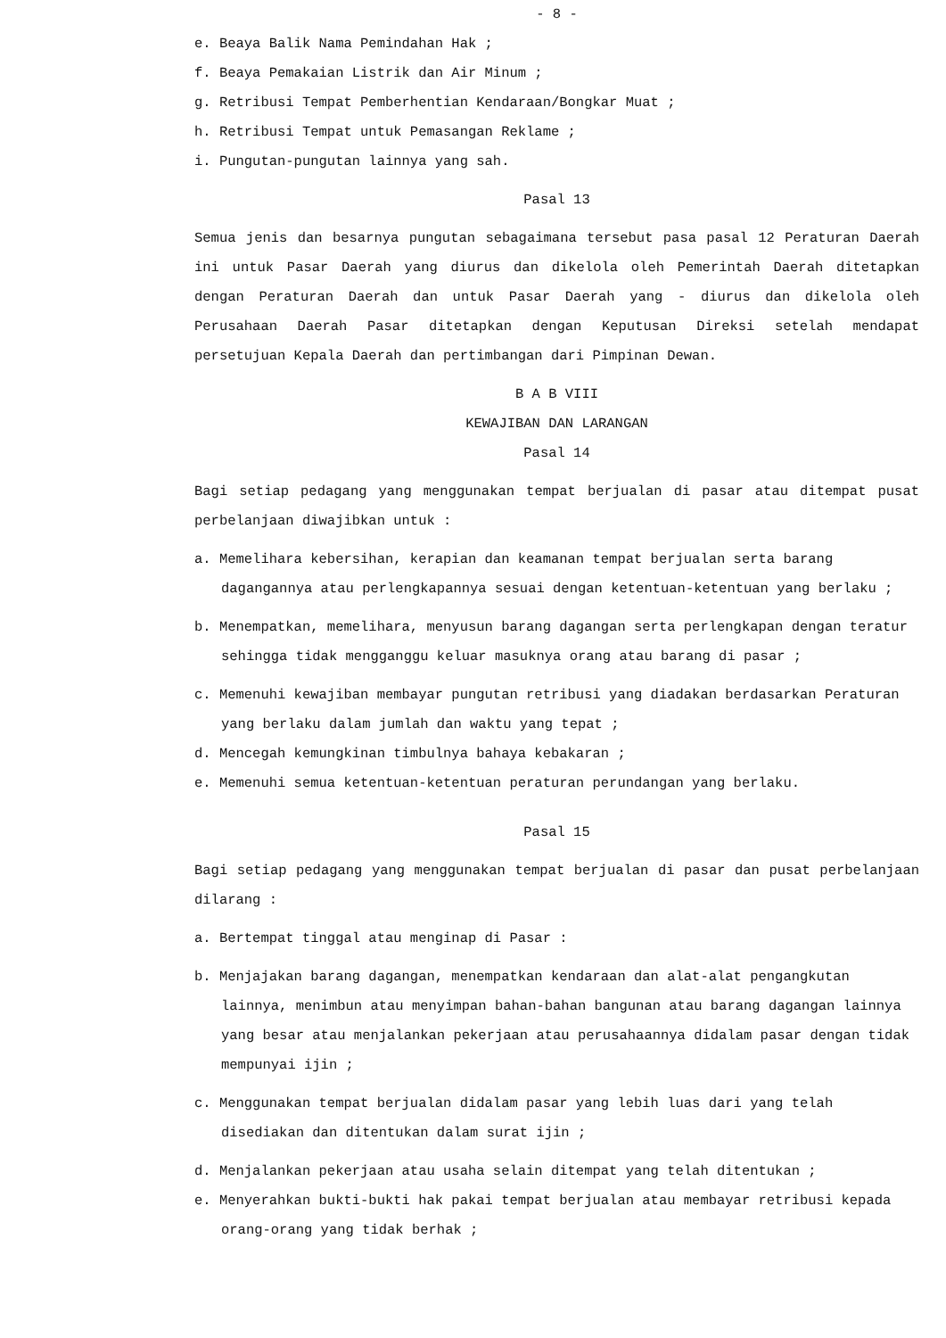- 8 -
e. Beaya Balik Nama Pemindahan Hak ;
f. Beaya Pemakaian Listrik dan Air Minum ;
g. Retribusi Tempat Pemberhentian Kendaraan/Bongkar Muat ;
h. Retribusi Tempat untuk Pemasangan Reklame ;
i. Pungutan-pungutan lainnya yang sah.
Pasal 13
Semua jenis dan besarnya pungutan sebagaimana tersebut pasa pasal 12 Peraturan Daerah ini untuk Pasar Daerah yang diurus dan dikelola oleh Pemerintah Daerah ditetapkan dengan Peraturan Daerah dan untuk Pasar Daerah yang - diurus dan dikelola oleh Perusahaan Daerah Pasar ditetapkan dengan Keputusan Direksi setelah mendapat persetujuan Kepala Daerah dan pertimbangan dari Pimpinan Dewan.
B A B VIII
KEWAJIBAN DAN LARANGAN
Pasal 14
Bagi setiap pedagang yang menggunakan tempat berjualan di pasar atau ditempat pusat perbelanjaan diwajibkan untuk :
a. Memelihara kebersihan, kerapian dan keamanan tempat berjualan serta barang dagangannya atau perlengkapannya sesuai dengan ketentuan-ketentuan yang berlaku ;
b. Menempatkan, memelihara, menyusun barang dagangan serta perlengkapan dengan teratur sehingga tidak mengganggu keluar masuknya orang atau barang di pasar ;
c. Memenuhi kewajiban membayar pungutan retribusi yang diadakan berdasarkan Peraturan yang berlaku dalam jumlah dan waktu yang tepat ;
d. Mencegah kemungkinan timbulnya bahaya kebakaran ;
e. Memenuhi semua ketentuan-ketentuan peraturan perundangan yang berlaku.
Pasal 15
Bagi setiap pedagang yang menggunakan tempat berjualan di pasar dan pusat perbelanjaan dilarang :
a. Bertempat tinggal atau menginap di Pasar :
b. Menjajakan barang dagangan, menempatkan kendaraan dan alat-alat pengangkutan lainnya, menimbun atau menyimpan bahan-bahan bangunan atau barang dagangan lainnya yang besar atau menjalankan pekerjaan atau perusahaannya didalam pasar dengan tidak mempunyai ijin ;
c. Menggunakan tempat berjualan didalam pasar yang lebih luas dari yang telah disediakan dan ditentukan dalam surat ijin ;
d. Menjalankan pekerjaan atau usaha selain ditempat yang telah ditentukan ;
e. Menyerahkan bukti-bukti hak pakai tempat berjualan atau membayar retribusi kepada orang-orang yang tidak berhak ;